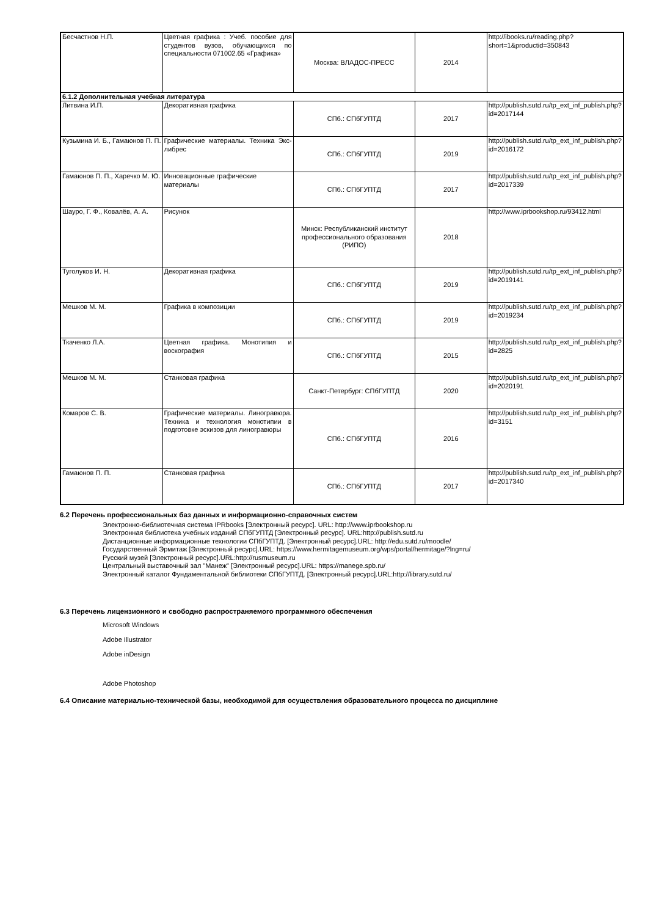| Бесчастнов Н.П. | Цветная графика : Учеб. пособие для студентов вузов, обучающихся по специальности 071002.65 «Графика» | Москва: ВЛАДОС-ПРЕСС | 2014 | http://ibooks.ru/reading.php?short=1&productid=350843 |
| 6.1.2 Дополнительная учебная литература | | | | |
| Литвина И.П. | Декоративная графика | СПб.: СПбГУПТД | 2017 | http://publish.sutd.ru/tp_ext_inf_publish.php?id=2017144 |
| Кузьмина И. Б., Гамаюнов П. П. | Графические материалы. Техника Экс-либрес | СПб.: СПбГУПТД | 2019 | http://publish.sutd.ru/tp_ext_inf_publish.php?id=2016172 |
| Гамаюнов П. П., Харечко М. Ю. | Инновационные графические материалы | СПб.: СПбГУПТД | 2017 | http://publish.sutd.ru/tp_ext_inf_publish.php?id=2017339 |
| Шауро, Г. Ф., Ковалёв, А. А. | Рисунок | Минск: Республиканский институт профессионального образования (РИПО) | 2018 | http://www.iprbookshop.ru/93412.html |
| Туголуков И. Н. | Декоративная графика | СПб.: СПбГУПТД | 2019 | http://publish.sutd.ru/tp_ext_inf_publish.php?id=2019141 |
| Мешков М. М. | Графика в композиции | СПб.: СПбГУПТД | 2019 | http://publish.sutd.ru/tp_ext_inf_publish.php?id=2019234 |
| Ткаченко Л.А. | Цветная графика. Монотипия и воскография | СПб.: СПбГУПТД | 2015 | http://publish.sutd.ru/tp_ext_inf_publish.php?id=2825 |
| Мешков М. М. | Станковая графика | Санкт-Петербург: СПбГУПТД | 2020 | http://publish.sutd.ru/tp_ext_inf_publish.php?id=2020191 |
| Комаров С. В. | Графические материалы. Линогравюра. Техника и технология монотипии в подготовке эскизов для линогравюры | СПб.: СПбГУПТД | 2016 | http://publish.sutd.ru/tp_ext_inf_publish.php?id=3151 |
| Гамаюнов П. П. | Станковая графика | СПб.: СПбГУПТД | 2017 | http://publish.sutd.ru/tp_ext_inf_publish.php?id=2017340 |
6.2 Перечень профессиональных баз данных и информационно-справочных систем
Электронно-библиотечная система IPRbooks [Электронный ресурс]. URL: http://www.iprbookshop.ru
Электронная библиотека учебных изданий СПбГУПТД [Электронный ресурс]. URL:http://publish.sutd.ru
Дистанционные информационные технологии СПбГУПТД. [Электронный ресурс].URL: http://edu.sutd.ru/moodle/
Государственный Эрмитаж [Электронный ресурс].URL: https://www.hermitagemuseum.org/wps/portal/hermitage/?lng=ru/
Русский музей [Электронный ресурс].URL:http://rusmuseum.ru
Центральный выставочный зал "Манеж" [Электронный ресурс].URL: https://manege.spb.ru/
Электронный каталог Фундаментальной библиотеки СПбГУПТД. [Электронный ресурс].URL:http://library.sutd.ru/
6.3 Перечень лицензионного и свободно распространяемого программного обеспечения
Microsoft Windows
Adobe Illustrator
Adobe inDesign
Adobe Photoshop
6.4 Описание материально-технической базы, необходимой для осуществления образовательного процесса по дисциплине